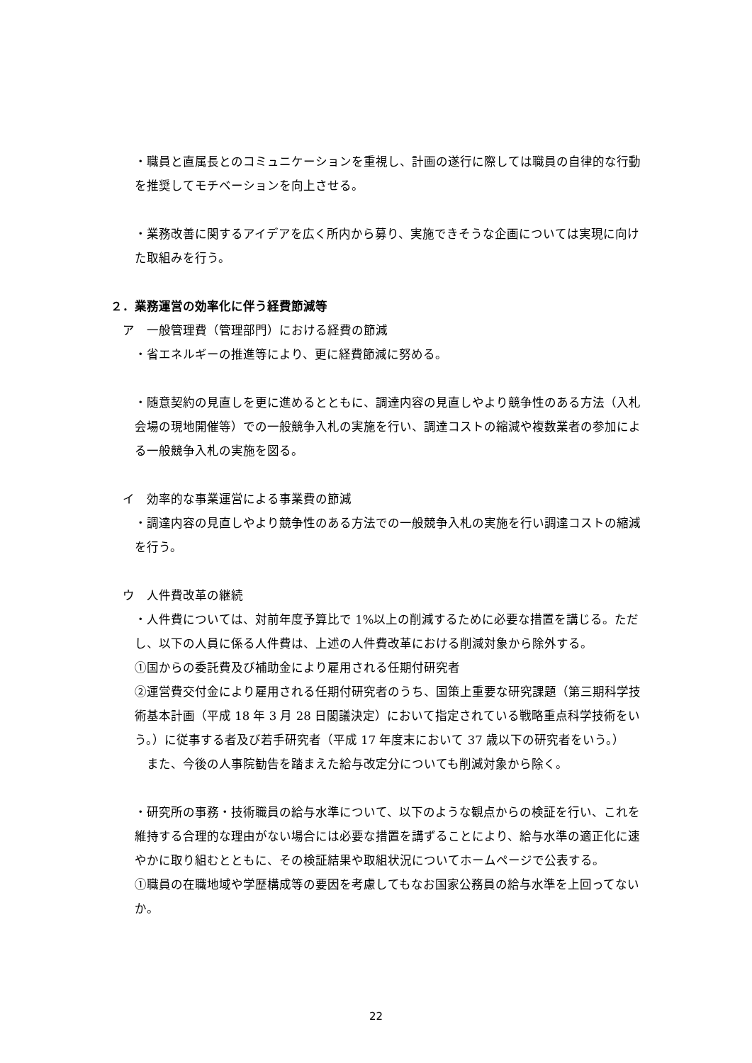・職員と直属長とのコミュニケーションを重視し、計画の遂行に際しては職員の自律的な行動を推奨してモチベーションを向上させる。
・業務改善に関するアイデアを広く所内から募り、実施できそうな企画については実現に向けた取組みを行う。
２．業務運営の効率化に伴う経費節減等
ア　一般管理費（管理部門）における経費の節減
・省エネルギーの推進等により、更に経費節減に努める。
・随意契約の見直しを更に進めるとともに、調達内容の見直しやより競争性のある方法（入札会場の現地開催等）での一般競争入札の実施を行い、調達コストの縮減や複数業者の参加による一般競争入札の実施を図る。
イ　効率的な事業運営による事業費の節減
・調達内容の見直しやより競争性のある方法での一般競争入札の実施を行い調達コストの縮減を行う。
ウ　人件費改革の継続
・人件費については、対前年度予算比で 1%以上の削減するために必要な措置を講じる。ただし、以下の人員に係る人件費は、上述の人件費改革における削減対象から除外する。
①国からの委託費及び補助金により雇用される任期付研究者
②運営費交付金により雇用される任期付研究者のうち、国策上重要な研究課題（第三期科学技術基本計画（平成 18 年 3 月 28 日閣議決定）において指定されている戦略重点科学技術をいう。）に従事する者及び若手研究者（平成 17 年度末において 37 歳以下の研究者をいう。）
　また、今後の人事院勧告を踏まえた給与改定分についても削減対象から除く。
・研究所の事務・技術職員の給与水準について、以下のような観点からの検証を行い、これを維持する合理的な理由がない場合には必要な措置を講ずることにより、給与水準の適正化に速やかに取り組むとともに、その検証結果や取組状況についてホームページで公表する。
①職員の在職地域や学歴構成等の要因を考慮してもなお国家公務員の給与水準を上回ってないか。
22